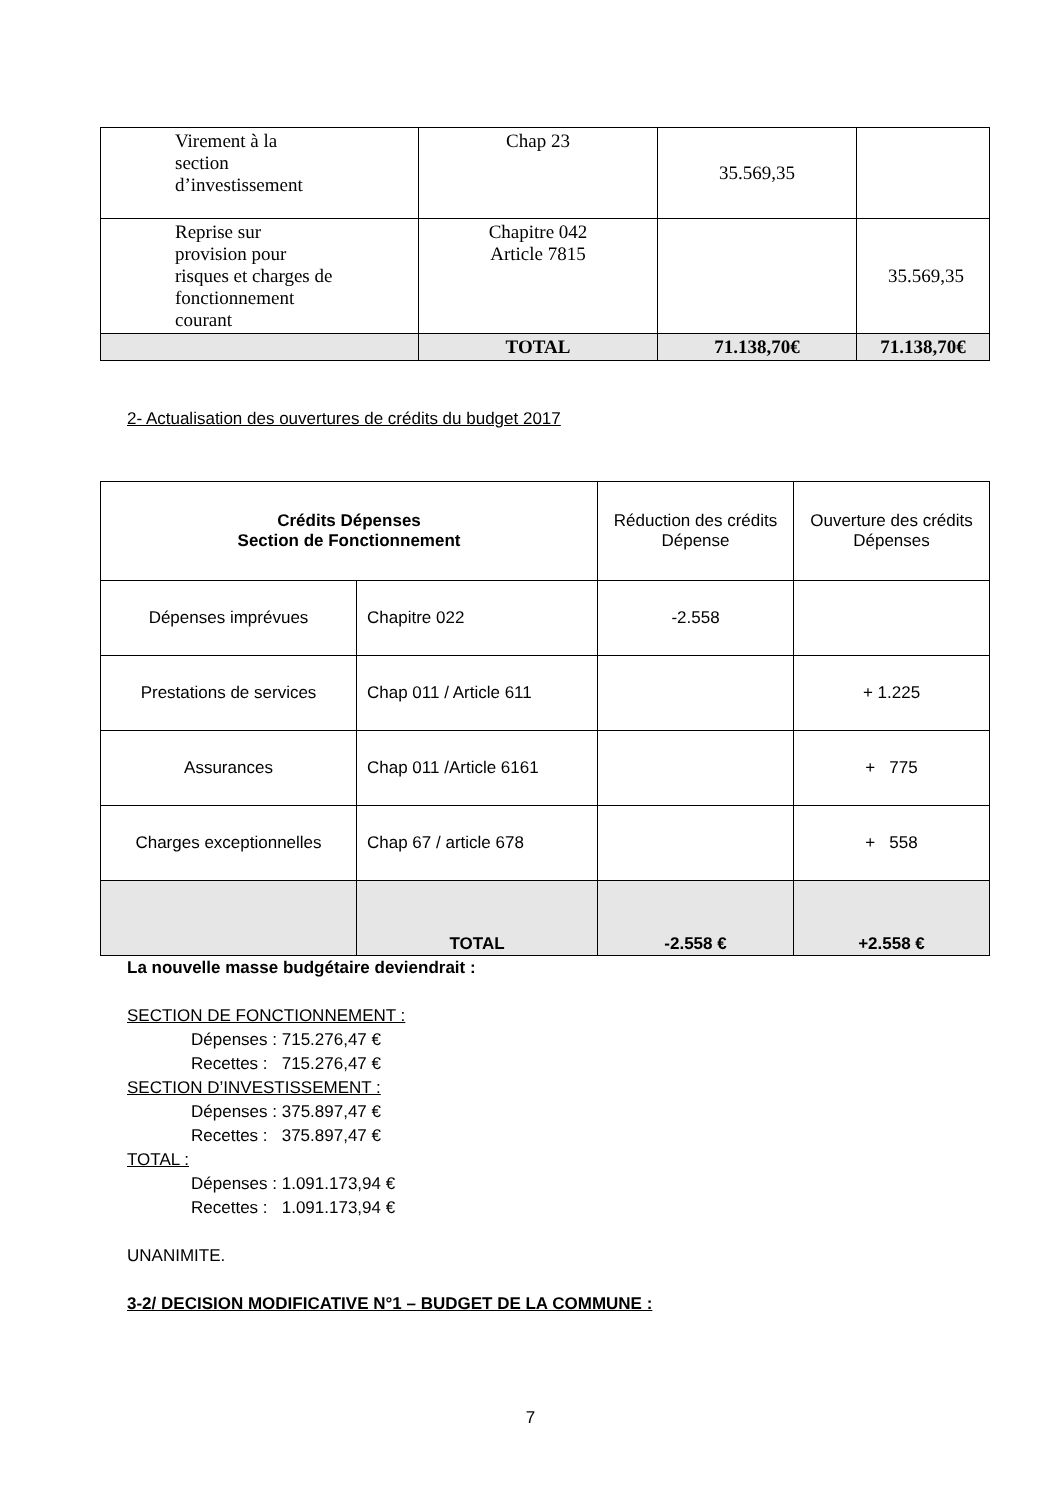| Virement à la section d’investissement | Chap 23 | 35.569,35 | |
| Reprise sur provision pour risques et charges de fonctionnement courant | Chapitre 042 Article 7815 | | 35.569,35 |
| | TOTAL | 71.138,70€ | 71.138,70€ |
2- Actualisation des ouvertures de crédits du budget 2017
| Crédits Dépenses Section de Fonctionnement | | Réduction des crédits Dépense | Ouverture des crédits Dépenses |
| Dépenses imprévues | Chapitre 022 | -2.558 | |
| Prestations de services | Chap 011 / Article 611 | | + 1.225 |
| Assurances | Chap 011 /Article 6161 | | + 775 |
| Charges exceptionnelles | Chap 67 / article 678 | | + 558 |
| | TOTAL | -2.558 € | +2.558 € |
La nouvelle masse budgétaire deviendrait :
SECTION DE FONCTIONNEMENT :
Dépenses : 715.276,47 €
Recettes : 715.276,47 €
SECTION D’INVESTISSEMENT :
Dépenses : 375.897,47 €
Recettes : 375.897,47 €
TOTAL :
Dépenses : 1.091.173,94 €
Recettes : 1.091.173,94 €
UNANIMITE.
3-2/ DECISION MODIFICATIVE N°1 – BUDGET DE LA COMMUNE :
7